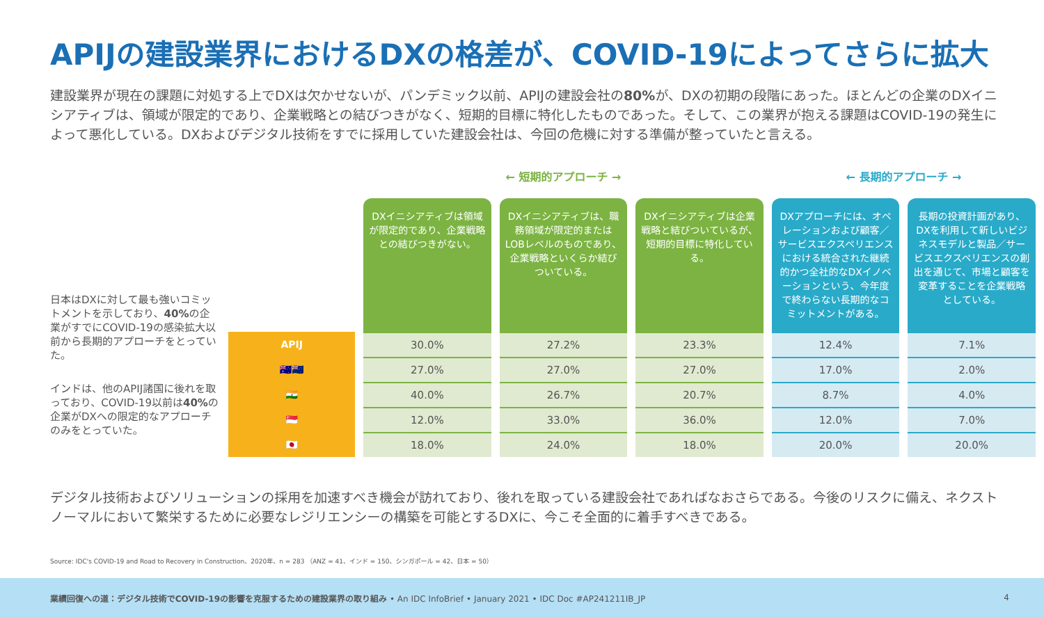APIJの建設業界におけるDXの格差が、COVID-19によってさらに拡大
建設業界が現在の課題に対処する上でDXは欠かせないが、パンデミック以前、APIJの建設会社の80% が、DXの初期の段階にあった。ほとんどの企業のDXイニシアティブは、領域が限定的であり、企業戦略との結びつきがなく、短期的目標に特化したものであった。そして、この業界が抱える課題はCOVID-19の発生によって悪化している。DXおよびデジタル技術をすでに採用していた建設会社は、今回の危機に対する準備が整っていたと言える。
日本はDXに対して最も強いコミットメントを示しており、40% の企業がすでにCOVID-19の感染拡大以前から長期的アプローチをとっていた。
インドは、他のAPIJ諸国に後れを取っており、COVID-19以前は40% の企業がDXへの限定的なアプローチのみをとっていた。
| | ← 短期的アプローチ → | | | ← 長期的アプローチ → | |
| --- | --- | --- | --- | --- | --- |
| | DXイニシアティブは領域が限定的であり、企業戦略との結びつきがない。 | DXイニシアティブは、職務領域が限定的またはLOBレベルのものであり、企業戦略といくらか結びついている。 | DXイニシアティブは企業戦略と結びついているが、短期的目標に特化している。 | DXアプローチには、オペレーションおよび顧客／サービスエクスペリエンスにおける統合された継続的かつ全社的なDXイノベーションという、今年度で終わらない長期的なコミットメントがある。 | 長期の投資計画があり、DXを利用して新しいビジネスモデルと製品／サービスエクスペリエンスの創出を通じて、市場と顧客を変革することを企業戦略としている。 |
| APIJ | 30.0% | 27.2% | 23.3% | 12.4% | 7.1% |
| 🇦🇺🇳🇿 | 27.0% | 27.0% | 27.0% | 17.0% | 2.0% |
| 🇮🇳 | 40.0% | 26.7% | 20.7% | 8.7% | 4.0% |
| 🇸🇬 | 12.0% | 33.0% | 36.0% | 12.0% | 7.0% |
| 🇯🇵 | 18.0% | 24.0% | 18.0% | 20.0% | 20.0% |
デジタル技術およびソリューションの採用を加速すべき機会が訪れており、後れを取っている建設会社であればなおさらである。今後のリスクに備え、ネクストノーマルにおいて繁栄するために必要なレジリエンシーの構築を可能とするDXに、今こそ全面的に着手すべきである。
Source: IDC's COVID-19 and Road to Recovery in Construction、2020年、n = 283 （ANZ = 41、インド = 150、シンガポール = 42、日本 = 50）
業績回復への道：デジタル技術でCOVID-19の影響を克服するための建設業界の取り組み • An IDC InfoBrief • January 2021 • IDC Doc #AP241211IB_JP 4